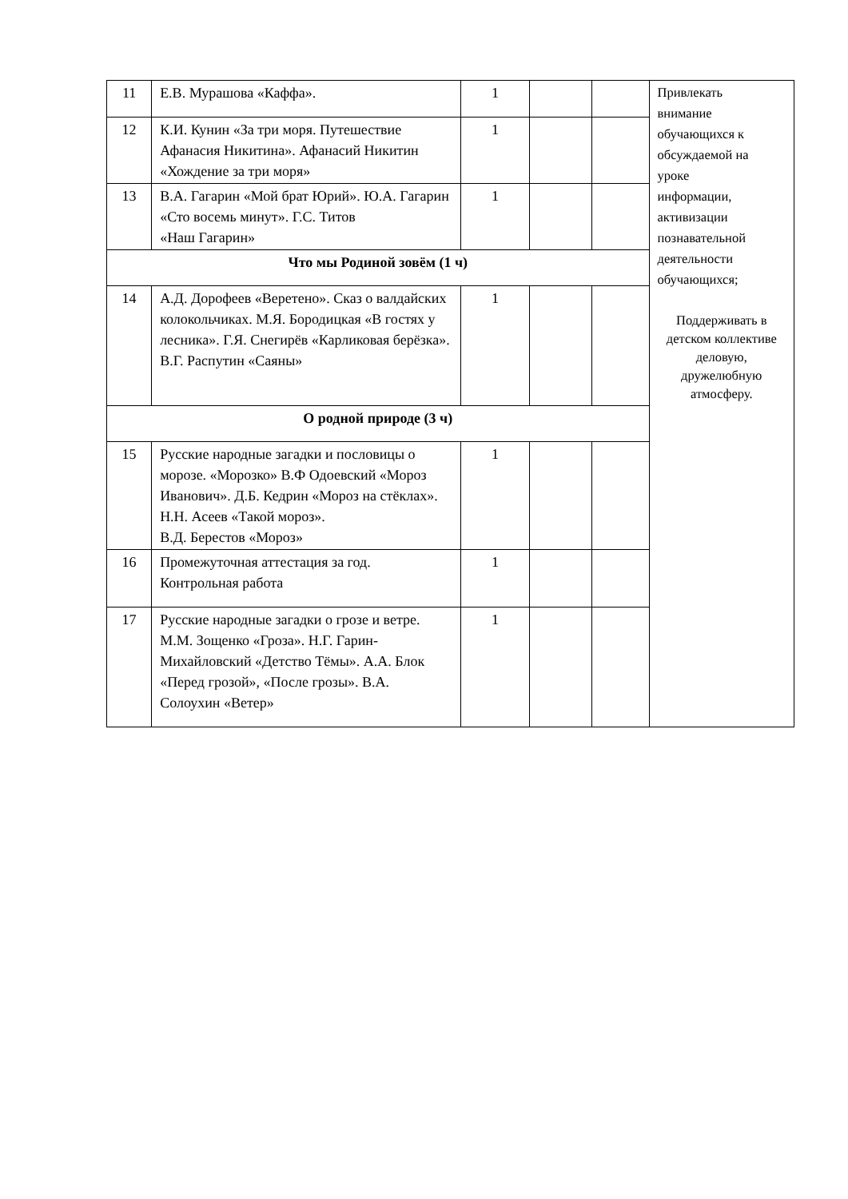| 11 | Е.В. Мурашова «Каффа». | 1 | | | Привлекать внимание обучающихся к обсуждаемой на уроке информации, активизации познавательной деятельности обучающихся; Поддерживать в детском коллективе деловую, дружелюбную атмосферу. |
| 12 | К.И. Кунин «За три моря. Путешествие Афанасия Никитина». Афанасий Никитин «Хождение за три моря» | 1 | | | |
| 13 | В.А. Гагарин «Мой брат Юрий». Ю.А. Гагарин «Сто восемь минут». Г.С. Титов «Наш Гагарин» | 1 | | | |
| Что мы Родиной зовём (1 ч) | | | | | |
| 14 | А.Д. Дорофеев «Веретено». Сказ о валдайских колокольчиках. М.Я. Бородицкая «В гостях у лесника». Г.Я. Снегирёв «Карликовая берёзка». В.Г. Распутин «Саяны» | 1 | | | |
| О родной природе (3 ч) | | | | | |
| 15 | Русские народные загадки и пословицы о морозе. «Морозко» В.Ф Одоевский «Мороз Иванович». Д.Б. Кедрин «Мороз на стёклах». Н.Н. Асеев «Такой мороз». В.Д. Берестов «Мороз» | 1 | | | |
| 16 | Промежуточная аттестация за год. Контрольная работа | 1 | | | |
| 17 | Русские народные загадки о грозе и ветре. М.М. Зощенко «Гроза». Н.Г. Гарин-Михайловский «Детство Тёмы». А.А. Блок «Перед грозой», «После грозы». В.А. Солоухин «Ветер» | 1 | | | |